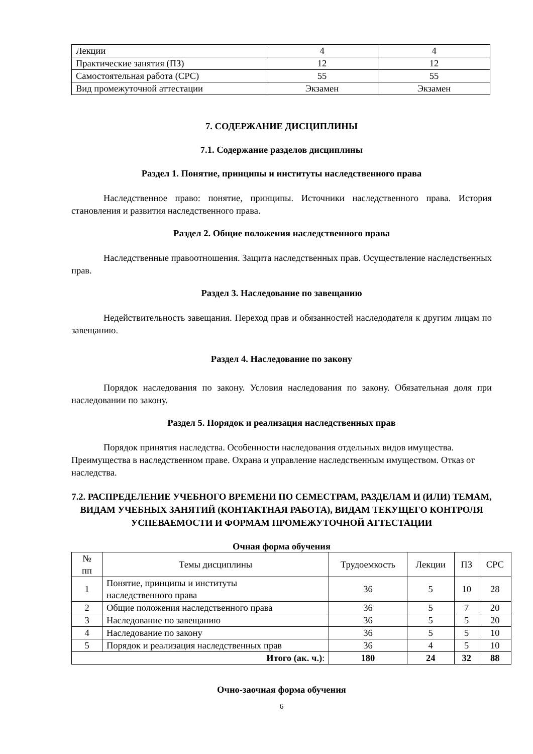| Лекции | 4 | 4 |
| Практические занятия (ПЗ) | 12 | 12 |
| Самостоятельная работа (СРС) | 55 | 55 |
| Вид промежуточной аттестации | Экзамен | Экзамен |
7. СОДЕРЖАНИЕ ДИСЦИПЛИНЫ
7.1. Содержание разделов дисциплины
Раздел 1. Понятие, принципы и институты наследственного права
Наследственное право: понятие, принципы. Источники наследственного права. История становления и развития наследственного права.
Раздел 2. Общие положения наследственного права
Наследственные правоотношения. Защита наследственных прав. Осуществление наследственных прав.
Раздел 3. Наследование по завещанию
Недействительность завещания. Переход прав и обязанностей наследодателя к другим лицам по завещанию.
Раздел 4. Наследование по закону
Порядок наследования по закону. Условия наследования по закону. Обязательная доля при наследовании по закону.
Раздел 5. Порядок и реализация наследственных прав
Порядок принятия наследства. Особенности наследования отдельных видов имущества. Преимущества в наследственном праве. Охрана и управление наследственным имуществом. Отказ от наследства.
7.2. РАСПРЕДЕЛЕНИЕ УЧЕБНОГО ВРЕМЕНИ ПО СЕМЕСТРАМ, РАЗДЕЛАМ И (ИЛИ) ТЕМАМ, ВИДАМ УЧЕБНЫХ ЗАНЯТИЙ (КОНТАКТНАЯ РАБОТА), ВИДАМ ТЕКУЩЕГО КОНТРОЛЯ УСПЕВАЕМОСТИ И ФОРМАМ ПРОМЕЖУТОЧНОЙ АТТЕСТАЦИИ
Очная форма обучения
| № пп | Темы дисциплины | Трудоемкость | Лекции | ПЗ | СРС |
| --- | --- | --- | --- | --- | --- |
| 1 | Понятие, принципы и институты наследственного права | 36 | 5 | 10 | 28 |
| 2 | Общие положения наследственного права | 36 | 5 | 7 | 20 |
| 3 | Наследование по завещанию | 36 | 5 | 5 | 20 |
| 4 | Наследование по закону | 36 | 5 | 5 | 10 |
| 5 | Порядок и реализация наследственных прав | 36 | 4 | 5 | 10 |
| Итого (ак. ч.) : | | 180 | 24 | 32 | 88 |
Очно-заочная форма обучения
6